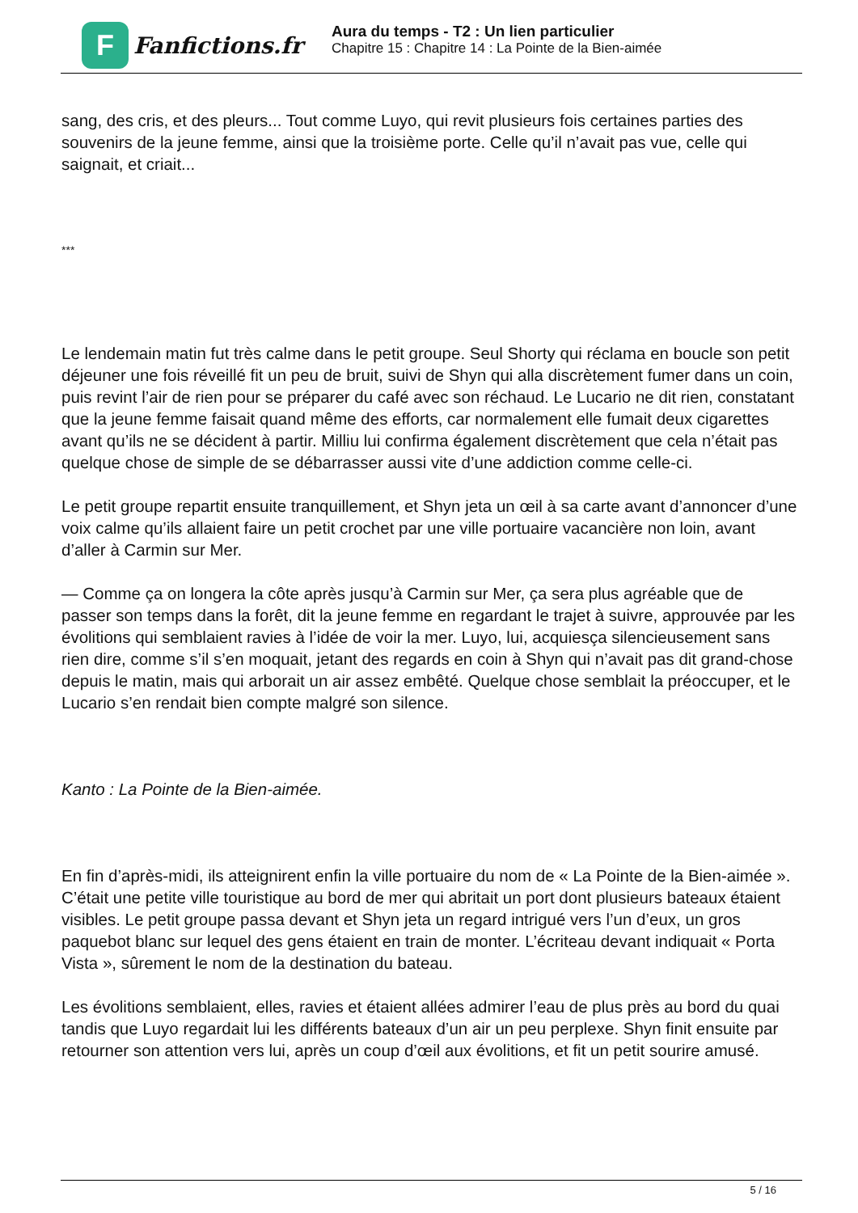F
Fanfictions.fr
Aura du temps - T2 : Un lien particulier
Chapitre 15 : Chapitre 14 : La Pointe de la Bien-aimée
sang, des cris, et des pleurs... Tout comme Luyo, qui revit plusieurs fois certaines parties des souvenirs de la jeune femme, ainsi que la troisième porte. Celle qu’il n’avait pas vue, celle qui saignait, et criait...
***
Le lendemain matin fut très calme dans le petit groupe. Seul Shorty qui réclama en boucle son petit déjeuner une fois réveillé fit un peu de bruit, suivi de Shyn qui alla discrètement fumer dans un coin, puis revint l’air de rien pour se préparer du café avec son réchaud. Le Lucario ne dit rien, constatant que la jeune femme faisait quand même des efforts, car normalement elle fumait deux cigarettes avant qu’ils ne se décident à partir. Milliu lui confirma également discrètement que cela n’était pas quelque chose de simple de se débarrasser aussi vite d’une addiction comme celle-ci.
Le petit groupe repartit ensuite tranquillement, et Shyn jeta un œil à sa carte avant d’annoncer d’une voix calme qu’ils allaient faire un petit crochet par une ville portuaire vacancière non loin, avant d’aller à Carmin sur Mer.
— Comme ça on longera la côte après jusqu’à Carmin sur Mer, ça sera plus agréable que de passer son temps dans la forêt, dit la jeune femme en regardant le trajet à suivre, approuvée par les évolitions qui semblaient ravies à l’idée de voir la mer. Luyo, lui, acquiesça silencieusement sans rien dire, comme s’il s’en moquait, jetant des regards en coin à Shyn qui n’avait pas dit grand-chose depuis le matin, mais qui arborait un air assez embêté. Quelque chose semblait la préoccuper, et le Lucario s’en rendait bien compte malgré son silence.
Kanto : La Pointe de la Bien-aimée.
En fin d’après-midi, ils atteignirent enfin la ville portuaire du nom de « La Pointe de la Bien-aimée ». C’était une petite ville touristique au bord de mer qui abritait un port dont plusieurs bateaux étaient visibles. Le petit groupe passa devant et Shyn jeta un regard intrigué vers l’un d’eux, un gros paquebot blanc sur lequel des gens étaient en train de monter. L’écriteau devant indiquait « Porta Vista », sûrement le nom de la destination du bateau.
Les évolitions semblaient, elles, ravies et étaient allées admirer l’eau de plus près au bord du quai tandis que Luyo regardait lui les différents bateaux d’un air un peu perplexe. Shyn finit ensuite par retourner son attention vers lui, après un coup d’œil aux évolitions, et fit un petit sourire amusé.
5 / 16